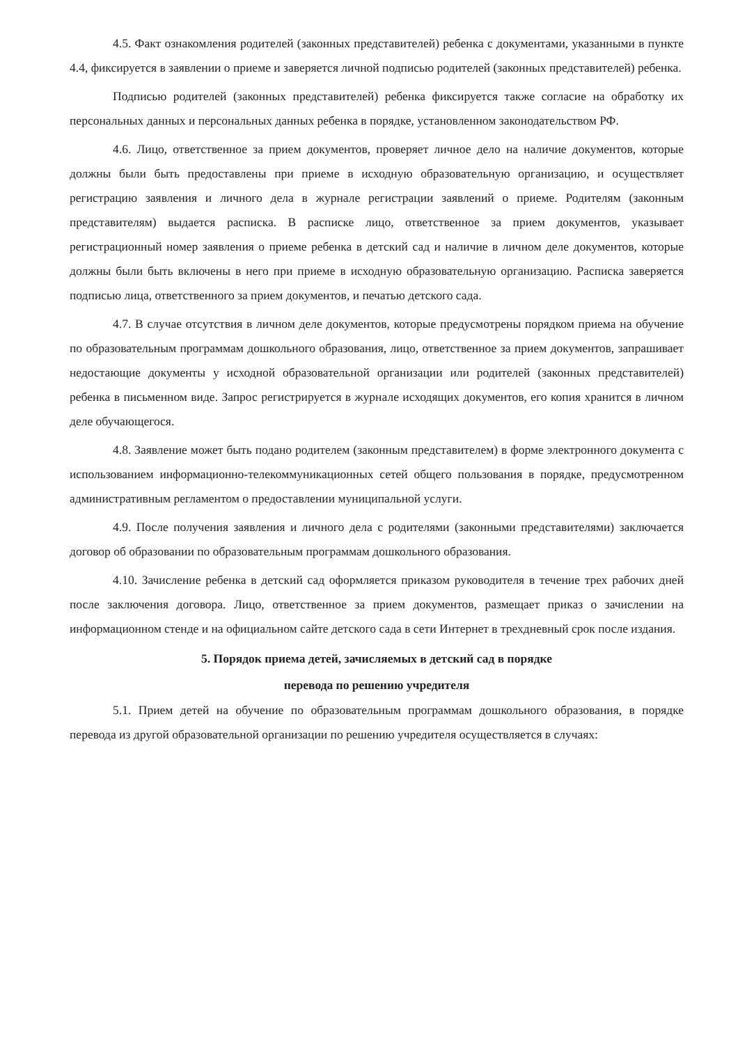4.5. Факт ознакомления родителей (законных представителей) ребенка с документами, указанными в пункте 4.4, фиксируется в заявлении о приеме и заверяется личной подписью родителей (законных представителей) ребенка.
Подписью родителей (законных представителей) ребенка фиксируется также согласие на обработку их персональных данных и персональных данных ребенка в порядке, установленном законодательством РФ.
4.6. Лицо, ответственное за прием документов, проверяет личное дело на наличие документов, которые должны были быть предоставлены при приеме в исходную образовательную организацию, и осуществляет регистрацию заявления и личного дела в журнале регистрации заявлений о приеме. Родителям (законным представителям) выдается расписка. В расписке лицо, ответственное за прием документов, указывает регистрационный номер заявления о приеме ребенка в детский сад и наличие в личном деле документов, которые должны были быть включены в него при приеме в исходную образовательную организацию. Расписка заверяется подписью лица, ответственного за прием документов, и печатью детского сада.
4.7. В случае отсутствия в личном деле документов, которые предусмотрены порядком приема на обучение по образовательным программам дошкольного образования, лицо, ответственное за прием документов, запрашивает недостающие документы у исходной образовательной организации или родителей (законных представителей) ребенка в письменном виде. Запрос регистрируется в журнале исходящих документов, его копия хранится в личном деле обучающегося.
4.8. Заявление может быть подано родителем (законным представителем) в форме электронного документа с использованием информационно-телекоммуникационных сетей общего пользования в порядке, предусмотренном административным регламентом о предоставлении муниципальной услуги.
4.9. После получения заявления и личного дела с родителями (законными представителями) заключается договор об образовании по образовательным программам дошкольного образования.
4.10. Зачисление ребенка в детский сад оформляется приказом руководителя в течение трех рабочих дней после заключения договора. Лицо, ответственное за прием документов, размещает приказ о зачислении на информационном стенде и на официальном сайте детского сада в сети Интернет в трехдневный срок после издания.
5. Порядок приема детей, зачисляемых в детский сад в порядке
перевода по решению учредителя
5.1. Прием детей на обучение по образовательным программам дошкольного образования, в порядке перевода из другой образовательной организации по решению учредителя осуществляется в случаях: